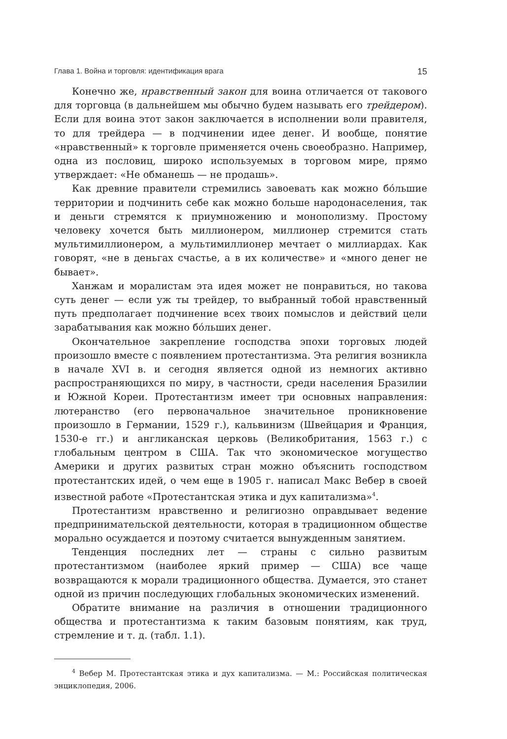Глава 1. Война и торговля: идентификация врага 15
Конечно же, нравственный закон для воина отличается от такового для торговца (в дальнейшем мы обычно будем называть его трейдером). Если для воина этот закон заключается в исполнении воли правителя, то для трейдера — в подчинении идее денег. И вообще, понятие «нравственный» к торговле применяется очень своеобразно. Например, одна из пословиц, широко используемых в торговом мире, прямо утверждает: «Не обманешь — не продашь».
Как древние правители стремились завоевать как можно бо́льшие территории и подчинить себе как можно больше народонаселения, так и деньги стремятся к приумножению и монополизму. Простому человеку хочется быть миллионером, миллионер стремится стать мультимиллионером, а мультимиллионер мечтает о миллиардах. Как говорят, «не в деньгах счастье, а в их количестве» и «много денег не бывает».
Ханжам и моралистам эта идея может не понравиться, но такова суть денег — если уж ты трейдер, то выбранный тобой нравственный путь предполагает подчинение всех твоих помыслов и действий цели зарабатывания как можно бо́льших денег.
Окончательное закрепление господства эпохи торговых людей произошло вместе с появлением протестантизма. Эта религия возникла в начале XVI в. и сегодня является одной из немногих активно распространяющихся по миру, в частности, среди населения Бразилии и Южной Кореи. Протестантизм имеет три основных направления: лютеранство (его первоначальное значительное проникновение произошло в Германии, 1529 г.), кальвинизм (Швейцария и Франция, 1530-е гг.) и англиканская церковь (Великобритания, 1563 г.) с глобальным центром в США. Так что экономическое могущество Америки и других развитых стран можно объяснить господством протестантских идей, о чем еще в 1905 г. написал Макс Вебер в своей известной работе «Протестантская этика и дух капитализма»<sup>4</sup>.
Протестантизм нравственно и религиозно оправдывает ведение предпринимательской деятельности, которая в традиционном обществе морально осуждается и поэтому считается вынужденным занятием.
Тенденция последних лет — страны с сильно развитым протестантизмом (наиболее яркий пример — США) все чаще возвращаются к морали традиционного общества. Думается, это станет одной из причин последующих глобальных экономических изменений.
Обратите внимание на различия в отношении традиционного общества и протестантизма к таким базовым понятиям, как труд, стремление и т. д. (табл. 1.1).
<sup>4</sup> Вебер М. Протестантская этика и дух капитализма. — М.: Российская политическая энциклопедия, 2006.